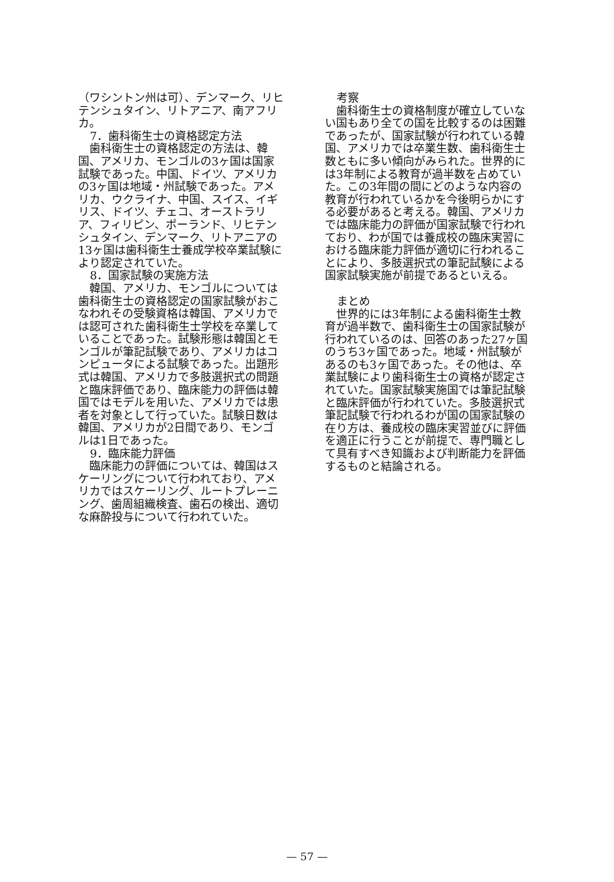（ワシントン州は可）、デンマーク、リヒテンシュタイン、リトアニア、南アフリカ。
7．歯科衛生士の資格認定方法
　歯科衛生士の資格認定の方法は、韓国、アメリカ、モンゴルの3ヶ国は国家試験であった。中国、ドイツ、アメリカの3ヶ国は地域・州試験であった。アメリカ、ウクライナ、中国、スイス、イギリス、ドイツ、チェコ、オーストラリア、フィリピン、ポーランド、リヒテンシュタイン、デンマーク、リトアニアの13ヶ国は歯科衛生士養成学校卒業試験により認定されていた。
8．国家試験の実施方法
　韓国、アメリカ、モンゴルについては歯科衛生士の資格認定の国家試験がおこなわれその受験資格は韓国、アメリカでは認可された歯科衛生士学校を卒業していることであった。試験形態は韓国とモンゴルが筆記試験であり、アメリカはコンピュータによる試験であった。出題形式は韓国、アメリカで多肢選択式の問題と臨床評価であり、臨床能力の評価は韓国ではモデルを用いた、アメリカでは患者を対象として行っていた。試験日数は韓国、アメリカが2日間であり、モンゴルは1日であった。
9．臨床能力評価
　臨床能力の評価については、韓国はスケーリングについて行われており、アメリカではスケーリング、ルートプレーニング、歯周組織検査、歯石の検出、適切な麻酔投与について行われていた。
考察
　歯科衛生士の資格制度が確立していない国もあり全ての国を比較するのは困難であったが、国家試験が行われている韓国、アメリカでは卒業生数、歯科衛生士数ともに多い傾向がみられた。世界的には3年制による教育が過半数を占めていた。この3年間の間にどのような内容の教育が行われているかを今後明らかにする必要があると考える。韓国、アメリカでは臨床能力の評価が国家試験で行われており、わが国では養成校の臨床実習における臨床能力評価が適切に行われることにより、多肢選択式の筆記試験による国家試験実施が前提であるといえる。
まとめ
　世界的には3年制による歯科衛生士教育が過半数で、歯科衛生士の国家試験が行われているのは、回答のあった27ヶ国のうち3ヶ国であった。地域・州試験があるのも3ヶ国であった。その他は、卒業試験により歯科衛生士の資格が認定されていた。国家試験実施国では筆記試験と臨床評価が行われていた。多肢選択式筆記試験で行われるわが国の国家試験の在り方は、養成校の臨床実習並びに評価を適正に行うことが前提で、専門職として具有すべき知識および判断能力を評価するものと結論される。
— 57 —